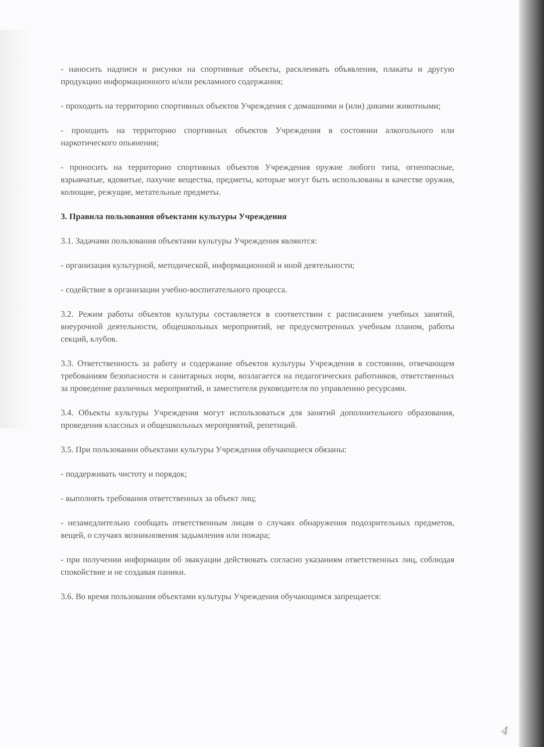- наносить надписи и рисунки на спортивные объекты, расклеивать объявления, плакаты и другую продукцию информационного и/или рекламного содержания;
- проходить на территорию спортивных объектов Учреждения с домашними и (или) дикими животными;
- проходить на территорию спортивных объектов Учреждения в состоянии алкогольного или наркотического опьянения;
- проносить на территорию спортивных объектов Учреждения оружие любого типа, огнеопасные, взрывчатые, ядовитые, пахучие вещества, предметы, которые могут быть использованы в качестве оружия, колющие, режущие, метательные предметы.
3. Правила пользования объектами культуры Учреждения
3.1. Задачами пользования объектами культуры Учреждения являются:
- организация культурной, методической, информационной и иной деятельности;
- содействие в организации учебно-воспитательного процесса.
3.2. Режим работы объектов культуры составляется в соответствии с расписанием учебных занятий, внеурочной деятельности, общешкольных мероприятий, не предусмотренных учебным планом, работы секций, клубов.
3.3. Ответственность за работу и содержание объектов культуры Учреждения в состоянии, отвечающем требованиям безопасности и санитарных норм, возлагается на педагогических работников, ответственных за проведение различных мероприятий, и заместителя руководителя по управлению ресурсами.
3.4. Объекты культуры Учреждения могут использоваться для занятий дополнительного образования, проведения классных и общешкольных мероприятий, репетиций.
3.5. При пользовании объектами культуры Учреждения обучающиеся обязаны:
- поддерживать чистоту и порядок;
- выполнять требования ответственных за объект лиц;
- незамедлительно сообщать ответственным лицам о случаях обнаружения подозрительных предметов, вещей, о случаях возникновения задымления или пожара;
- при получении информации об эвакуации действовать согласно указаниям ответственных лиц, соблюдая спокойствие и не создавая паники.
3.6. Во время пользования объектами культуры Учреждения обучающимся запрещается:
4